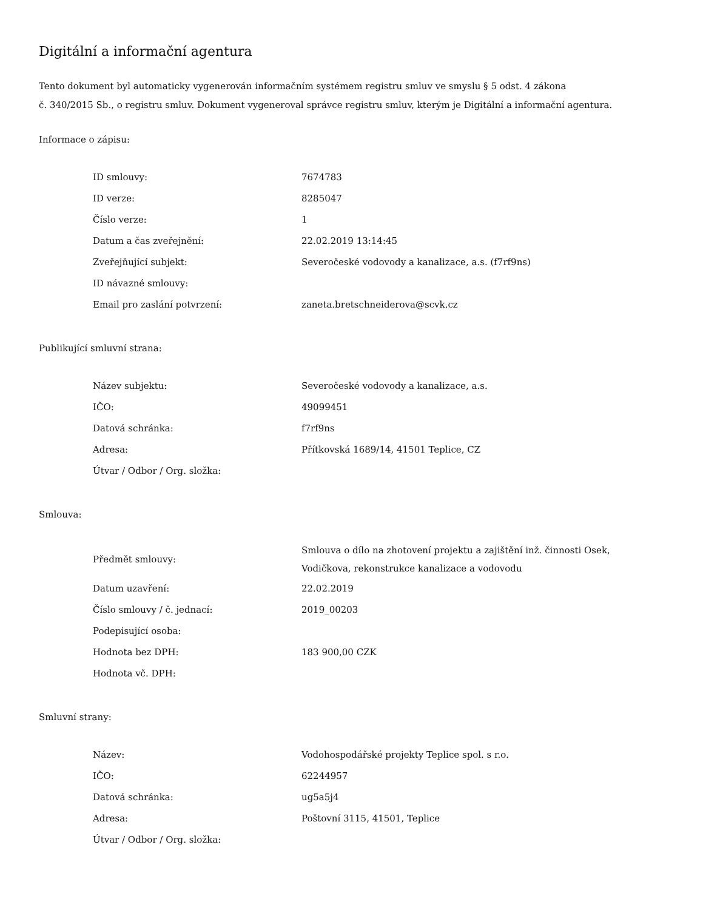Digitální a informační agentura
Tento dokument byl automaticky vygenerován informačním systémem registru smluv ve smyslu § 5 odst. 4 zákona
č. 340/2015 Sb., o registru smluv. Dokument vygeneroval správce registru smluv, kterým je Digitální a informační agentura.
Informace o zápisu:
| ID smlouvy: | 7674783 |
| ID verze: | 8285047 |
| Číslo verze: | 1 |
| Datum a čas zveřejnění: | 22.02.2019 13:14:45 |
| Zveřejňující subjekt: | Severočeské vodovody a kanalizace, a.s. (f7rf9ns) |
| ID návazné smlouvy: | |
| Email pro zaslání potvrzení: | zaneta.bretschneiderova@scvk.cz |
Publikující smluvní strana:
| Název subjektu: | Severočeské vodovody a kanalizace, a.s. |
| IČO: | 49099451 |
| Datová schránka: | f7rf9ns |
| Adresa: | Přítkovská 1689/14, 41501 Teplice, CZ |
| Útvar / Odbor / Org. složka: | |
Smlouva:
| Předmět smlouvy: | Smlouva o dílo na zhotovení projektu a zajištění inž. činnosti Osek, Vodičkova, rekonstrukce kanalizace a vodovodu |
| Datum uzavření: | 22.02.2019 |
| Číslo smlouvy / č. jednací: | 2019_00203 |
| Podepisující osoba: | |
| Hodnota bez DPH: | 183 900,00 CZK |
| Hodnota vč. DPH: | |
Smluvní strany:
| Název: | Vodohospodářské projekty Teplice spol. s r.o. |
| IČO: | 62244957 |
| Datová schránka: | ug5a5j4 |
| Adresa: | Poštovní 3115, 41501, Teplice |
| Útvar / Odbor / Org. složka: | |